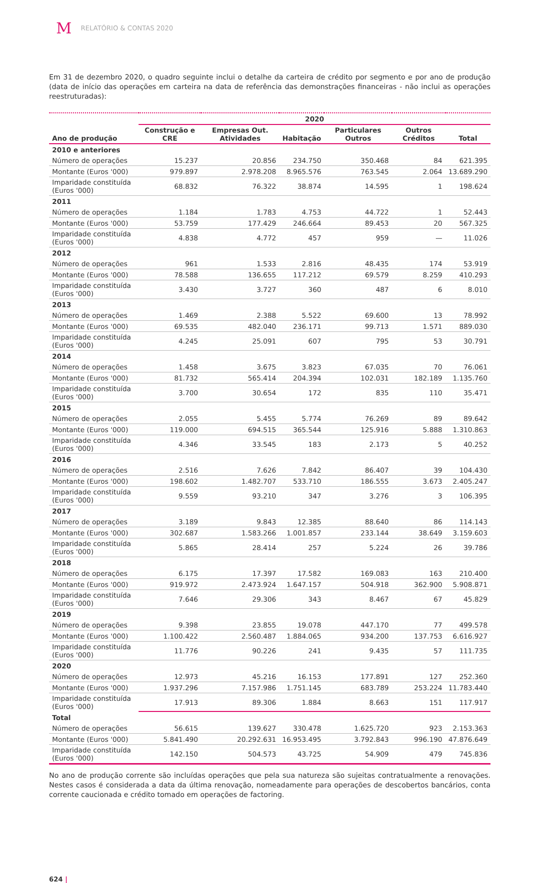M RELATÓRIO & CONTAS 2020
Em 31 de dezembro 2020, o quadro seguinte inclui o detalhe da carteira de crédito por segmento e por ano de produção (data de início das operações em carteira na data de referência das demonstrações financeiras - não inclui as operações reestruturadas):
| | 2020 | | | | | |
| --- | --- | --- | --- | --- | --- | --- |
| Ano de produção | Construção e CRE | Empresas Out. Atividades | Habitação | Particulares Outros | Outros Créditos | Total |
| 2010 e anteriores | | | | | | |
| Número de operações | 15.237 | 20.856 | 234.750 | 350.468 | 84 | 621.395 |
| Montante (Euros '000) | 979.897 | 2.978.208 | 8.965.576 | 763.545 | 2.064 | 13.689.290 |
| Imparidade constituída (Euros '000) | 68.832 | 76.322 | 38.874 | 14.595 | 1 | 198.624 |
| 2011 | | | | | | |
| Número de operações | 1.184 | 1.783 | 4.753 | 44.722 | 1 | 52.443 |
| Montante (Euros '000) | 53.759 | 177.429 | 246.664 | 89.453 | 20 | 567.325 |
| Imparidade constituída (Euros '000) | 4.838 | 4.772 | 457 | 959 | — | 11.026 |
| 2012 | | | | | | |
| Número de operações | 961 | 1.533 | 2.816 | 48.435 | 174 | 53.919 |
| Montante (Euros '000) | 78.588 | 136.655 | 117.212 | 69.579 | 8.259 | 410.293 |
| Imparidade constituída (Euros '000) | 3.430 | 3.727 | 360 | 487 | 6 | 8.010 |
| 2013 | | | | | | |
| Número de operações | 1.469 | 2.388 | 5.522 | 69.600 | 13 | 78.992 |
| Montante (Euros '000) | 69.535 | 482.040 | 236.171 | 99.713 | 1.571 | 889.030 |
| Imparidade constituída (Euros '000) | 4.245 | 25.091 | 607 | 795 | 53 | 30.791 |
| 2014 | | | | | | |
| Número de operações | 1.458 | 3.675 | 3.823 | 67.035 | 70 | 76.061 |
| Montante (Euros '000) | 81.732 | 565.414 | 204.394 | 102.031 | 182.189 | 1.135.760 |
| Imparidade constituída (Euros '000) | 3.700 | 30.654 | 172 | 835 | 110 | 35.471 |
| 2015 | | | | | | |
| Número de operações | 2.055 | 5.455 | 5.774 | 76.269 | 89 | 89.642 |
| Montante (Euros '000) | 119.000 | 694.515 | 365.544 | 125.916 | 5.888 | 1.310.863 |
| Imparidade constituída (Euros '000) | 4.346 | 33.545 | 183 | 2.173 | 5 | 40.252 |
| 2016 | | | | | | |
| Número de operações | 2.516 | 7.626 | 7.842 | 86.407 | 39 | 104.430 |
| Montante (Euros '000) | 198.602 | 1.482.707 | 533.710 | 186.555 | 3.673 | 2.405.247 |
| Imparidade constituída (Euros '000) | 9.559 | 93.210 | 347 | 3.276 | 3 | 106.395 |
| 2017 | | | | | | |
| Número de operações | 3.189 | 9.843 | 12.385 | 88.640 | 86 | 114.143 |
| Montante (Euros '000) | 302.687 | 1.583.266 | 1.001.857 | 233.144 | 38.649 | 3.159.603 |
| Imparidade constituída (Euros '000) | 5.865 | 28.414 | 257 | 5.224 | 26 | 39.786 |
| 2018 | | | | | | |
| Número de operações | 6.175 | 17.397 | 17.582 | 169.083 | 163 | 210.400 |
| Montante (Euros '000) | 919.972 | 2.473.924 | 1.647.157 | 504.918 | 362.900 | 5.908.871 |
| Imparidade constituída (Euros '000) | 7.646 | 29.306 | 343 | 8.467 | 67 | 45.829 |
| 2019 | | | | | | |
| Número de operações | 9.398 | 23.855 | 19.078 | 447.170 | 77 | 499.578 |
| Montante (Euros '000) | 1.100.422 | 2.560.487 | 1.884.065 | 934.200 | 137.753 | 6.616.927 |
| Imparidade constituída (Euros '000) | 11.776 | 90.226 | 241 | 9.435 | 57 | 111.735 |
| 2020 | | | | | | |
| Número de operações | 12.973 | 45.216 | 16.153 | 177.891 | 127 | 252.360 |
| Montante (Euros '000) | 1.937.296 | 7.157.986 | 1.751.145 | 683.789 | 253.224 | 11.783.440 |
| Imparidade constituída (Euros '000) | 17.913 | 89.306 | 1.884 | 8.663 | 151 | 117.917 |
| Total | | | | | | |
| Número de operações | 56.615 | 139.627 | 330.478 | 1.625.720 | 923 | 2.153.363 |
| Montante (Euros '000) | 5.841.490 | 20.292.631 | 16.953.495 | 3.792.843 | 996.190 | 47.876.649 |
| Imparidade constituída (Euros '000) | 142.150 | 504.573 | 43.725 | 54.909 | 479 | 745.836 |
No ano de produção corrente são incluídas operações que pela sua natureza são sujeitas contratualmente a renovações. Nestes casos é considerada a data da última renovação, nomeadamente para operações de descobertos bancários, conta corrente caucionada e crédito tomado em operações de factoring.
624 |